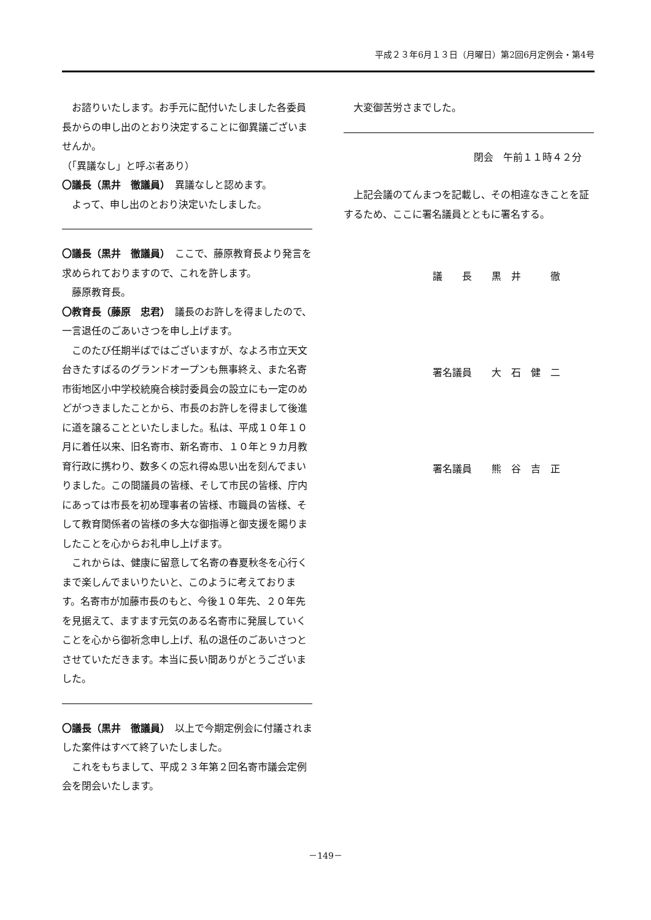平成２３年6月１３日（月曜日）第2回6月定例会・第4号
お諮りいたします。お手元に配付いたしました各委員長からの申し出のとおり決定することに御異議ございませんか。
（「異議なし」と呼ぶ者あり）
〇議長（黒井　徹議員）　異議なしと認めます。
よって、申し出のとおり決定いたしました。
〇議長（黒井　徹議員）　ここで、藤原教育長より発言を求められておりますので、これを許します。
藤原教育長。
〇教育長（藤原　忠君）　議長のお許しを得ましたので、一言退任のごあいさつを申し上げます。
このたび任期半ばではございますが、なよろ市立天文台きたすばるのグランドオープンも無事終え、また名寄市街地区小中学校統廃合検討委員会の設立にも一定のめどがつきましたことから、市長のお許しを得まして後進に道を譲ることといたしました。私は、平成１０年１０月に着任以来、旧名寄市、新名寄市、１０年と９カ月教育行政に携わり、数多くの忘れ得ぬ思い出を刻んでまいりました。この間議員の皆様、そして市民の皆様、庁内にあっては市長を初め理事者の皆様、市職員の皆様、そして教育関係者の皆様の多大な御指導と御支援を賜りましたことを心からお礼申し上げます。
これからは、健康に留意して名寄の春夏秋冬を心行くまで楽しんでまいりたいと、このように考えております。名寄市が加藤市長のもと、今後１０年先、２０年先を見据えて、ますます元気のある名寄市に発展していくことを心から御祈念申し上げ、私の退任のごあいさつとさせていただきます。本当に長い間ありがとうございました。
〇議長（黒井　徹議員）　以上で今期定例会に付議されました案件はすべて終了いたしました。
これをもちまして、平成２３年第２回名寄市議会定例会を閉会いたします。
大変御苦労さまでした。
閉会　午前１１時４２分
上記会議のてんまつを記載し、その相違なきことを証するため、ここに署名議員とともに署名する。
議　　長　　黒　井　　　徹
署名議員　　大　石　健　二
署名議員　　熊　谷　吉　正
－149－